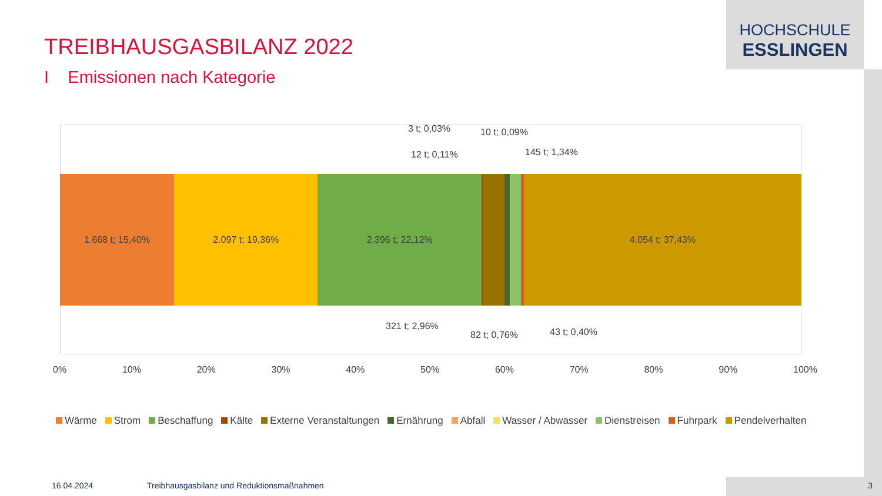HOCHSCHULE
ESSLINGEN
TREIBHAUSGASBILANZ 2022
I Emissionen nach Kategorie
1.668 t; 15,40% 2.097 t; 19,36% 2.396 t; 22,12% 4.054 t; 37,43%
3 t; 0,03% 10 t; 0,09%
12 t; 0,11% 145 t; 1,34%
321 t; 2,96%
82 t; 0,76% 43 t; 0,40%
0% 10% 20% 30% 40% 50% 60% 70% 80% 90% 100%
Wärme Strom Beschaffung Kälte Externe Veranstaltungen Ernährung Abfall Wasser / Abwasser Dienstreisen Fuhrpark Pendelverhalten
16.04.2024
Treibhausgasbilanz und Reduktionsmaßnahmen
3